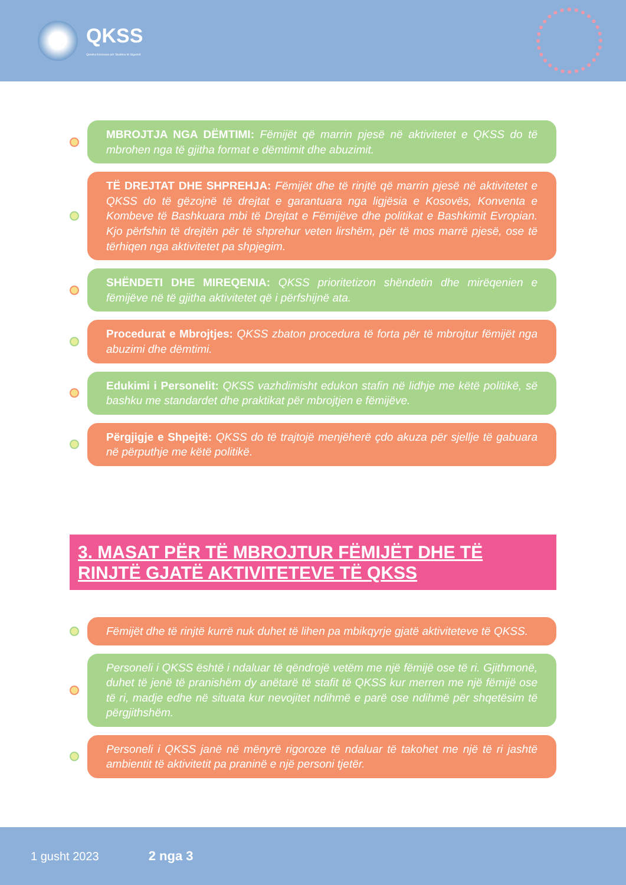QKSS
Qendra Kosovare për Studime të Sigurisë
MBROJTJA NGA DËMTIMI: Fëmijët që marrin pjesë në aktivitetet e QKSS do të mbrohen nga të gjitha format e dëmtimit dhe abuzimit.
TË DREJTAT DHE SHPREHJA: Fëmijët dhe të rinjtë që marrin pjesë në aktivitetet e QKSS do të gëzojnë të drejtat e garantuara nga ligjësia e Kosovës, Konventa e Kombeve të Bashkuara mbi të Drejtat e Fëmijëve dhe politikat e Bashkimit Evropian. Kjo përfshin të drejtën për të shprehur veten lirshëm, për të mos marrë pjesë, ose të tërhiqen nga aktivitetet pa shpjegim.
SHËNDETI DHE MIREQENIA: QKSS prioritetizon shëndetin dhe mirëqenien e fëmijëve në të gjitha aktivitetet që i përfshijnë ata.
Procedurat e Mbrojtjes: QKSS zbaton procedura të forta për të mbrojtur fëmijët nga abuzimi dhe dëmtimi.
Edukimi i Personelit: QKSS vazhdimisht edukon stafin në lidhje me këtë politikë, së bashku me standardet dhe praktikat për mbrojtjen e fëmijëve.
Përgjigje e Shpejtë: QKSS do të trajtojë menjëherë çdo akuza për sjellje të gabuara në përputhje me këtë politikë.
3. MASAT PËR TË MBROJTUR FËMIJËT DHE TË RINJTË GJATË AKTIVITETEVE TË QKSS
Fëmijët dhe të rinjtë kurrë nuk duhet të lihen pa mbikqyrje gjatë aktiviteteve të QKSS.
Personeli i QKSS është i ndaluar të qëndrojë vetëm me një fëmijë ose të ri. Gjithmonë, duhet të jenë të pranishëm dy anëtarë të stafit të QKSS kur merren me një fëmijë ose të ri, madje edhe në situata kur nevojitet ndihmë e parë ose ndihmë për shqetësim të përgjithshëm.
Personeli i QKSS janë në mënyrë rigoroze të ndaluar të takohet me një të ri jashtë ambientit të aktivitetit pa praninë e një personi tjetër.
1 gusht 2023 2 nga 3